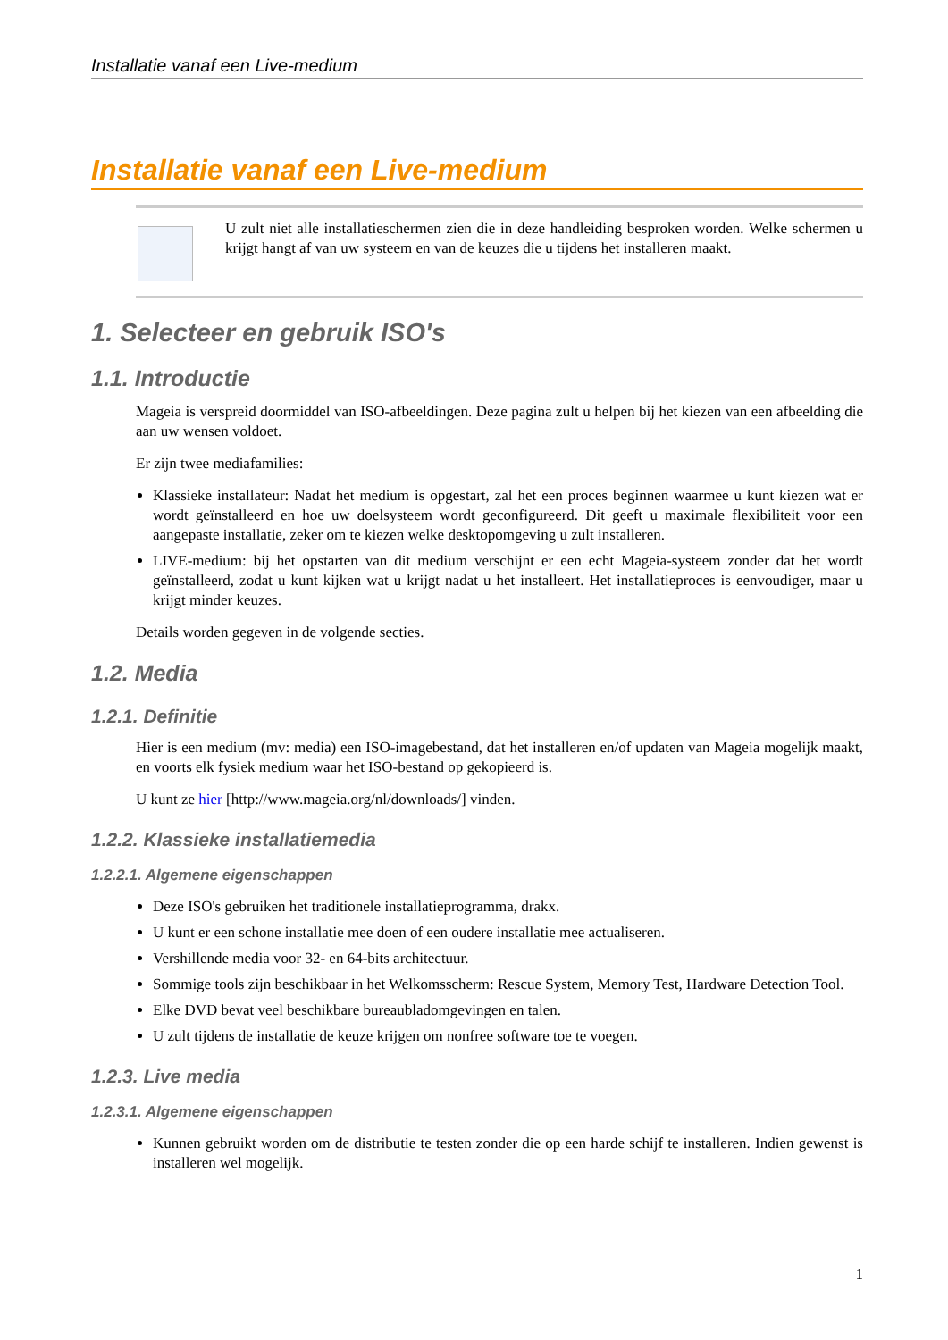Installatie vanaf een Live-medium
Installatie vanaf een Live-medium
U zult niet alle installatieschermen zien die in deze handleiding besproken worden. Welke schermen u krijgt hangt af van uw systeem en van de keuzes die u tijdens het installeren maakt.
1. Selecteer en gebruik ISO's
1.1. Introductie
Mageia is verspreid doormiddel van ISO-afbeeldingen. Deze pagina zult u helpen bij het kiezen van een afbeelding die aan uw wensen voldoet.
Er zijn twee mediafamilies:
Klassieke installateur: Nadat het medium is opgestart, zal het een proces beginnen waarmee u kunt kiezen wat er wordt geïnstalleerd en hoe uw doelsysteem wordt geconfigureerd. Dit geeft u maximale flexibiliteit voor een aangepaste installatie, zeker om te kiezen welke desktopomgeving u zult installeren.
LIVE-medium: bij het opstarten van dit medium verschijnt er een echt Mageia-systeem zonder dat het wordt geïnstalleerd, zodat u kunt kijken wat u krijgt nadat u het installeert. Het installatieproces is eenvoudiger, maar u krijgt minder keuzes.
Details worden gegeven in de volgende secties.
1.2. Media
1.2.1. Definitie
Hier is een medium (mv: media) een ISO-imagebestand, dat het installeren en/of updaten van Mageia mogelijk maakt, en voorts elk fysiek medium waar het ISO-bestand op gekopieerd is.
U kunt ze hier [http://www.mageia.org/nl/downloads/] vinden.
1.2.2. Klassieke installatiemedia
1.2.2.1. Algemene eigenschappen
Deze ISO's gebruiken het traditionele installatieprogramma, drakx.
U kunt er een schone installatie mee doen of een oudere installatie mee actualiseren.
Vershillende media voor 32- en 64-bits architectuur.
Sommige tools zijn beschikbaar in het Welkomsscherm: Rescue System, Memory Test, Hardware Detection Tool.
Elke DVD bevat veel beschikbare bureaubladomgevingen en talen.
U zult tijdens de installatie de keuze krijgen om nonfree software toe te voegen.
1.2.3. Live media
1.2.3.1. Algemene eigenschappen
Kunnen gebruikt worden om de distributie te testen zonder die op een harde schijf te installeren. Indien gewenst is installeren wel mogelijk.
1